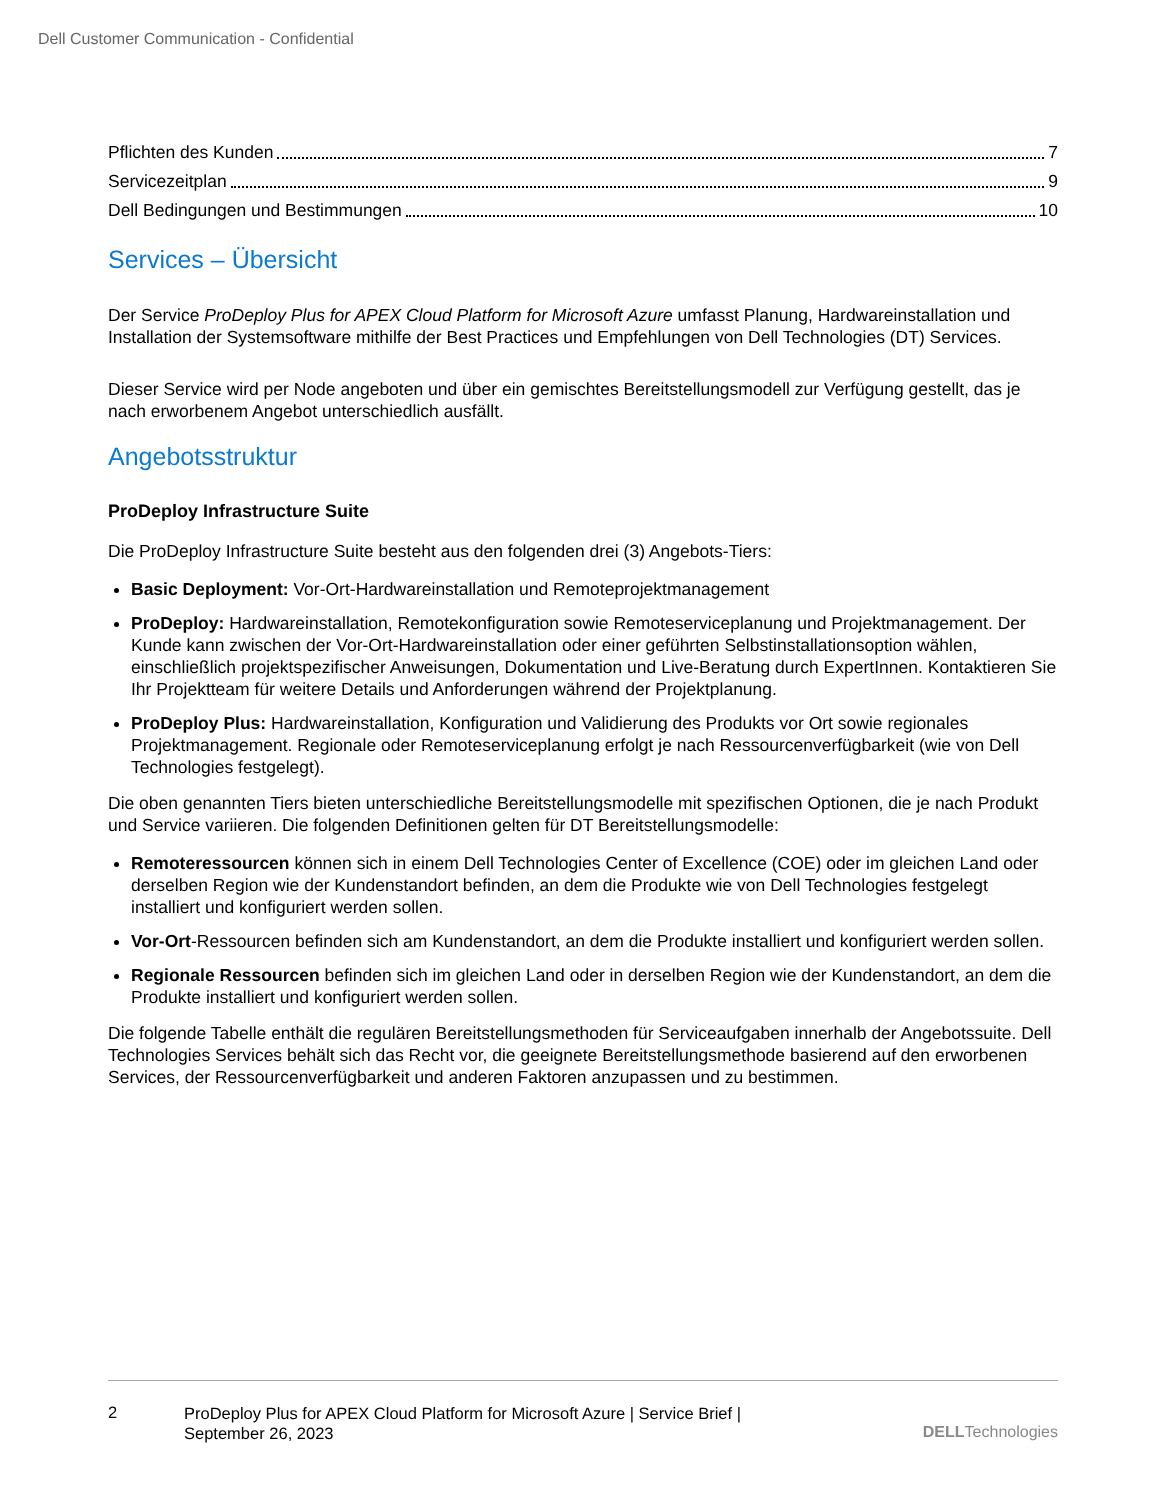Dell Customer Communication - Confidential
Pflichten des Kunden 7
Servicezeitplan 9
Dell Bedingungen und Bestimmungen 10
Services – Übersicht
Der Service ProDeploy Plus for APEX Cloud Platform for Microsoft Azure umfasst Planung, Hardwareinstallation und Installation der Systemsoftware mithilfe der Best Practices und Empfehlungen von Dell Technologies (DT) Services.
Dieser Service wird per Node angeboten und über ein gemischtes Bereitstellungsmodell zur Verfügung gestellt, das je nach erworbenem Angebot unterschiedlich ausfällt.
Angebotsstruktur
ProDeploy Infrastructure Suite
Die ProDeploy Infrastructure Suite besteht aus den folgenden drei (3) Angebots-Tiers:
Basic Deployment: Vor-Ort-Hardwareinstallation und Remoteprojektmanagement
ProDeploy: Hardwareinstallation, Remotekonfiguration sowie Remoteserviceplanung und Projektmanagement. Der Kunde kann zwischen der Vor-Ort-Hardwareinstallation oder einer geführten Selbstinstallationsoption wählen, einschließlich projektspezifischer Anweisungen, Dokumentation und Live-Beratung durch ExpertInnen. Kontaktieren Sie Ihr Projektteam für weitere Details und Anforderungen während der Projektplanung.
ProDeploy Plus: Hardwareinstallation, Konfiguration und Validierung des Produkts vor Ort sowie regionales Projektmanagement. Regionale oder Remoteserviceplanung erfolgt je nach Ressourcenverfügbarkeit (wie von Dell Technologies festgelegt).
Die oben genannten Tiers bieten unterschiedliche Bereitstellungsmodelle mit spezifischen Optionen, die je nach Produkt und Service variieren. Die folgenden Definitionen gelten für DT Bereitstellungsmodelle:
Remoteressourcen können sich in einem Dell Technologies Center of Excellence (COE) oder im gleichen Land oder derselben Region wie der Kundenstandort befinden, an dem die Produkte wie von Dell Technologies festgelegt installiert und konfiguriert werden sollen.
Vor-Ort-Ressourcen befinden sich am Kundenstandort, an dem die Produkte installiert und konfiguriert werden sollen.
Regionale Ressourcen befinden sich im gleichen Land oder in derselben Region wie der Kundenstandort, an dem die Produkte installiert und konfiguriert werden sollen.
Die folgende Tabelle enthält die regulären Bereitstellungsmethoden für Serviceaufgaben innerhalb der Angebotssuite. Dell Technologies Services behält sich das Recht vor, die geeignete Bereitstellungsmethode basierend auf den erworbenen Services, der Ressourcenverfügbarkeit und anderen Faktoren anzupassen und zu bestimmen.
2
ProDeploy Plus for APEX Cloud Platform for Microsoft Azure | Service Brief |
September 26, 2023
DELLTechnologies